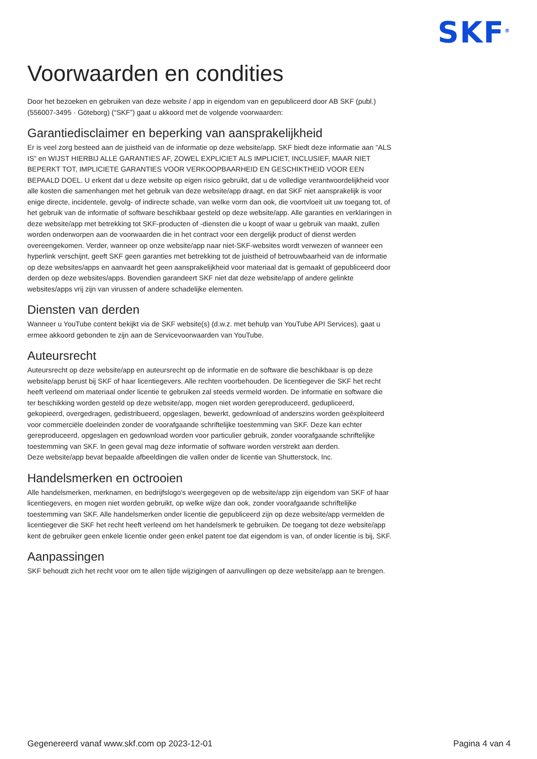SKF<sup>®</sup>
Voorwaarden en condities
Door het bezoeken en gebruiken van deze website / app in eigendom van en gepubliceerd door AB SKF (publ.) (556007-3495 · Göteborg) (“SKF”) gaat u akkoord met de volgende voorwaarden:
Garantiedisclaimer en beperking van aansprakelijkheid
Er is veel zorg besteed aan de juistheid van de informatie op deze website/app. SKF biedt deze informatie aan “ALS IS” en WIJST HIERBIJ ALLE GARANTIES AF, ZOWEL EXPLICIET ALS IMPLICIET, INCLUSIEF, MAAR NIET BEPERKT TOT, IMPLICIETE GARANTIES VOOR VERKOOPBAARHEID EN GESCHIKTHEID VOOR EEN BEPAALD DOEL. U erkent dat u deze website op eigen risico gebruikt, dat u de volledige verantwoordelijkheid voor alle kosten die samenhangen met het gebruik van deze website/app draagt, en dat SKF niet aansprakelijk is voor enige directe, incidentele, gevolg- of indirecte schade, van welke vorm dan ook, die voortvloeit uit uw toegang tot, of het gebruik van de informatie of software beschikbaar gesteld op deze website/app. Alle garanties en verklaringen in deze website/app met betrekking tot SKF-producten of -diensten die u koopt of waar u gebruik van maakt, zullen worden onderworpen aan de voorwaarden die in het contract voor een dergelijk product of dienst werden overeengekomen. Verder, wanneer op onze website/app naar niet-SKF-websites wordt verwezen of wanneer een hyperlink verschijnt, geeft SKF geen garanties met betrekking tot de juistheid of betrouwbaarheid van de informatie op deze websites/apps en aanvaardt het geen aansprakelijkheid voor materiaal dat is gemaakt of gepubliceerd door derden op deze websites/apps. Bovendien garandeert SKF niet dat deze website/app of andere gelinkte websites/apps vrij zijn van virussen of andere schadelijke elementen.
Diensten van derden
Wanneer u YouTube content bekijkt via de SKF website(s) (d.w.z. met behulp van YouTube API Services), gaat u ermee akkoord gebonden te zijn aan de Servicevoorwaarden van YouTube.
Auteursrecht
Auteursrecht op deze website/app en auteursrecht op de informatie en de software die beschikbaar is op deze website/app berust bij SKF of haar licentiegevers. Alle rechten voorbehouden. De licentiegever die SKF het recht heeft verleend om materiaal onder licentie te gebruiken zal steeds vermeld worden. De informatie en software die ter beschikking worden gesteld op deze website/app, mogen niet worden gereproduceerd, gedupliceerd, gekopieerd, overgedragen, gedistribueerd, opgeslagen, bewerkt, gedownload of anderszins worden geëxploiteerd voor commerciële doeleinden zonder de voorafgaande schriftelijke toestemming van SKF. Deze kan echter gereproduceerd, opgeslagen en gedownload worden voor particulier gebruik, zonder voorafgaande schriftelijke toestemming van SKF. In geen geval mag deze informatie of software worden verstrekt aan derden.
Deze website/app bevat bepaalde afbeeldingen die vallen onder de licentie van Shutterstock, Inc.
Handelsmerken en octrooien
Alle handelsmerken, merknamen, en bedrijfslogo's weergegeven op de website/app zijn eigendom van SKF of haar licentiegevers, en mogen niet worden gebruikt, op welke wijze dan ook, zonder voorafgaande schriftelijke toestemming van SKF. Alle handelsmerken onder licentie die gepubliceerd zijn op deze website/app vermelden de licentiegever die SKF het recht heeft verleend om het handelsmerk te gebruiken. De toegang tot deze website/app kent de gebruiker geen enkele licentie onder geen enkel patent toe dat eigendom is van, of onder licentie is bij, SKF.
Aanpassingen
SKF behoudt zich het recht voor om te allen tijde wijzigingen of aanvullingen op deze website/app aan te brengen.
Gegenereerd vanaf www.skf.com op 2023-12-01 Pagina 4 van 4